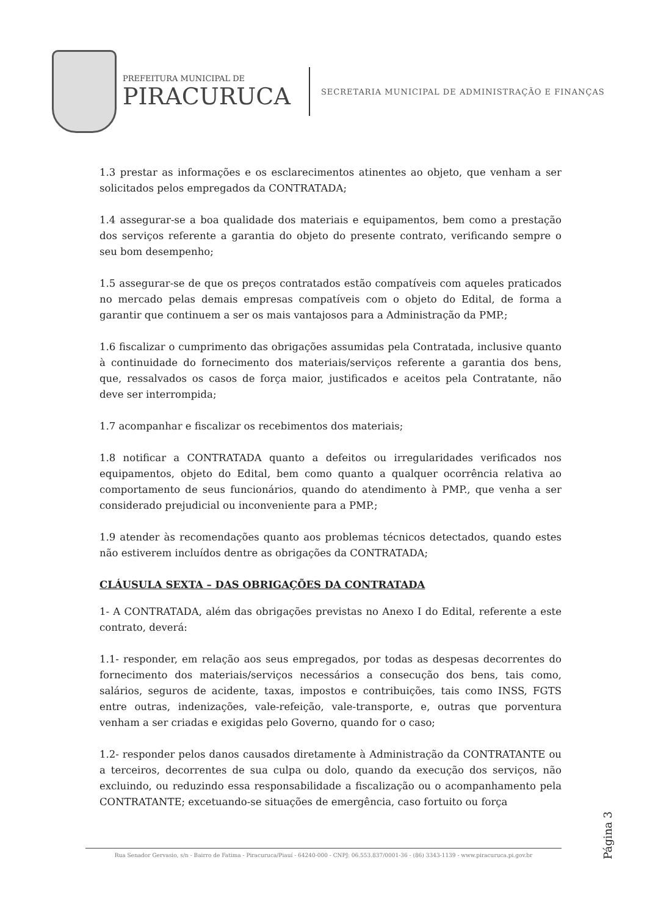PREFEITURA MUNICIPAL DE
PIRACURUCA
SECRETARIA MUNICIPAL DE ADMINISTRAÇÃO E FINANÇAS
1.3 prestar as informações e os esclarecimentos atinentes ao objeto, que venham a ser solicitados pelos empregados da CONTRATADA;
1.4 assegurar-se a boa qualidade dos materiais e equipamentos, bem como a prestação dos serviços referente a garantia do objeto do presente contrato, verificando sempre o seu bom desempenho;
1.5 assegurar-se de que os preços contratados estão compatíveis com aqueles praticados no mercado pelas demais empresas compatíveis com o objeto do Edital, de forma a garantir que continuem a ser os mais vantajosos para a Administração da PMP.;
1.6 fiscalizar o cumprimento das obrigações assumidas pela Contratada, inclusive quanto à continuidade do fornecimento dos materiais/serviços referente a garantia dos bens, que, ressalvados os casos de força maior, justificados e aceitos pela Contratante, não deve ser interrompida;
1.7 acompanhar e fiscalizar os recebimentos dos materiais;
1.8 notificar a CONTRATADA quanto a defeitos ou irregularidades verificados nos equipamentos, objeto do Edital, bem como quanto a qualquer ocorrência relativa ao comportamento de seus funcionários, quando do atendimento à PMP., que venha a ser considerado prejudicial ou inconveniente para a PMP.;
1.9 atender às recomendações quanto aos problemas técnicos detectados, quando estes não estiverem incluídos dentre as obrigações da CONTRATADA;
CLÁUSULA SEXTA – DAS OBRIGAÇÕES DA CONTRATADA
1- A CONTRATADA, além das obrigações previstas no Anexo I do Edital, referente a este contrato, deverá:
1.1- responder, em relação aos seus empregados, por todas as despesas decorrentes do fornecimento dos materiais/serviços necessários a consecução dos bens, tais como, salários, seguros de acidente, taxas, impostos e contribuições, tais como INSS, FGTS entre outras, indenizações, vale-refeição, vale-transporte, e, outras que porventura venham a ser criadas e exigidas pelo Governo, quando for o caso;
1.2- responder pelos danos causados diretamente à Administração da CONTRATANTE ou a terceiros, decorrentes de sua culpa ou dolo, quando da execução dos serviços, não excluindo, ou reduzindo essa responsabilidade a fiscalização ou o acompanhamento pela CONTRATANTE; excetuando-se situações de emergência, caso fortuito ou força
Página 3
Rua Senador Gervasio, s/n - Bairro de Fatima - Piracuruca/Piauí - 64240-000 - CNPJ: 06.553.837/0001-36 - (86) 3343-1139 - www.piracuruca.pi.gov.br